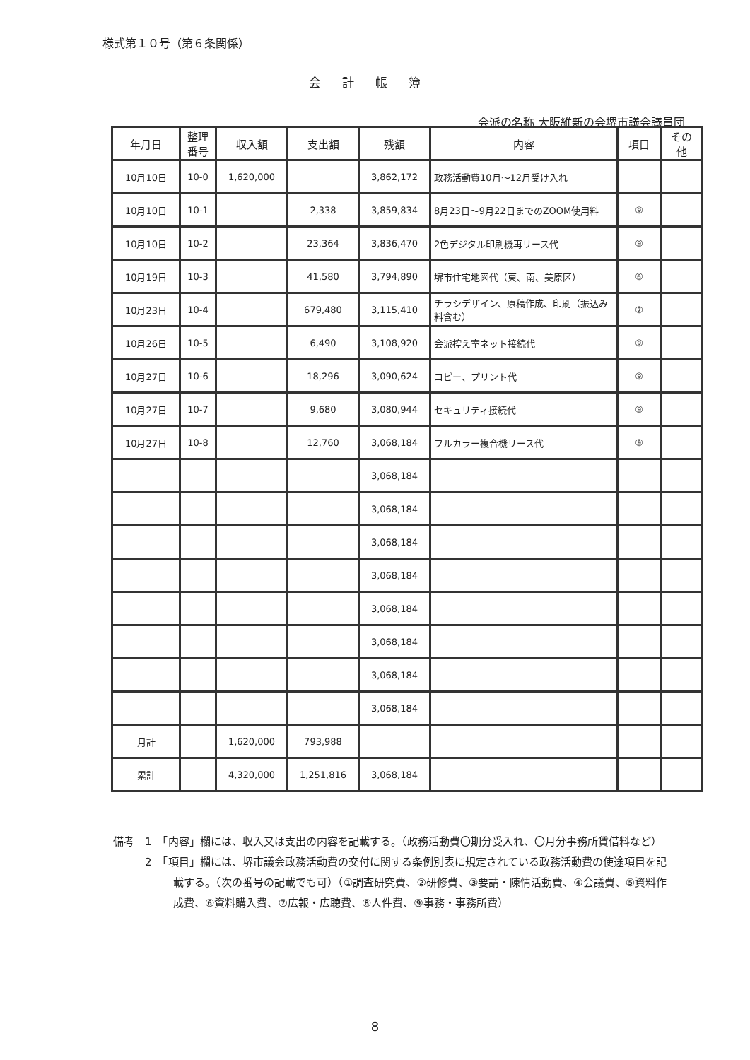様式第１０号（第６条関係）
会計帳簿
会派の名称 大阪維新の会堺市議会議員団
| 年月日 | 整理 番号 | 収入額 | 支出額 | 残額 | 内容 | 項目 | その 他 |
| --- | --- | --- | --- | --- | --- | --- | --- |
| 10月10日 | 10-0 | 1,620,000 | | 3,862,172 | 政務活動費10月～12月受け入れ | | |
| 10月10日 | 10-1 | | 2,338 | 3,859,834 | 8月23日～9月22日までのZOOM使用料 | ⑨ | |
| 10月10日 | 10-2 | | 23,364 | 3,836,470 | 2色デジタル印刷機再リース代 | ⑨ | |
| 10月19日 | 10-3 | | 41,580 | 3,794,890 | 堺市住宅地図代（東、南、美原区） | ⑥ | |
| 10月23日 | 10-4 | | 679,480 | 3,115,410 | チラシデザイン、原稿作成、印刷（振込み料含む） | ⑦ | |
| 10月26日 | 10-5 | | 6,490 | 3,108,920 | 会派控え室ネット接続代 | ⑨ | |
| 10月27日 | 10-6 | | 18,296 | 3,090,624 | コピー、プリント代 | ⑨ | |
| 10月27日 | 10-7 | | 9,680 | 3,080,944 | セキュリティ接続代 | ⑨ | |
| 10月27日 | 10-8 | | 12,760 | 3,068,184 | フルカラー複合機リース代 | ⑨ | |
| | | | | 3,068,184 | | | |
| | | | | 3,068,184 | | | |
| | | | | 3,068,184 | | | |
| | | | | 3,068,184 | | | |
| | | | | 3,068,184 | | | |
| | | | | 3,068,184 | | | |
| | | | | 3,068,184 | | | |
| | | | | 3,068,184 | | | |
| 月計 | | 1,620,000 | 793,988 | | | | |
| 累計 | | 4,320,000 | 1,251,816 | 3,068,184 | | | |
備考　1　「内容」欄には、収入又は支出の内容を記載する。（政務活動費〇期分受入れ、〇月分事務所賃借料など）
　　　2　「項目」欄には、堺市議会政務活動費の交付に関する条例別表に規定されている政務活動費の使途項目を記載する。（次の番号の記載でも可）（①調査研究費、②研修費、③要請・陳情活動費、④会議費、⑤資料作成費、⑥資料購入費、⑦広報・広聴費、⑧人件費、⑨事務・事務所費）
8